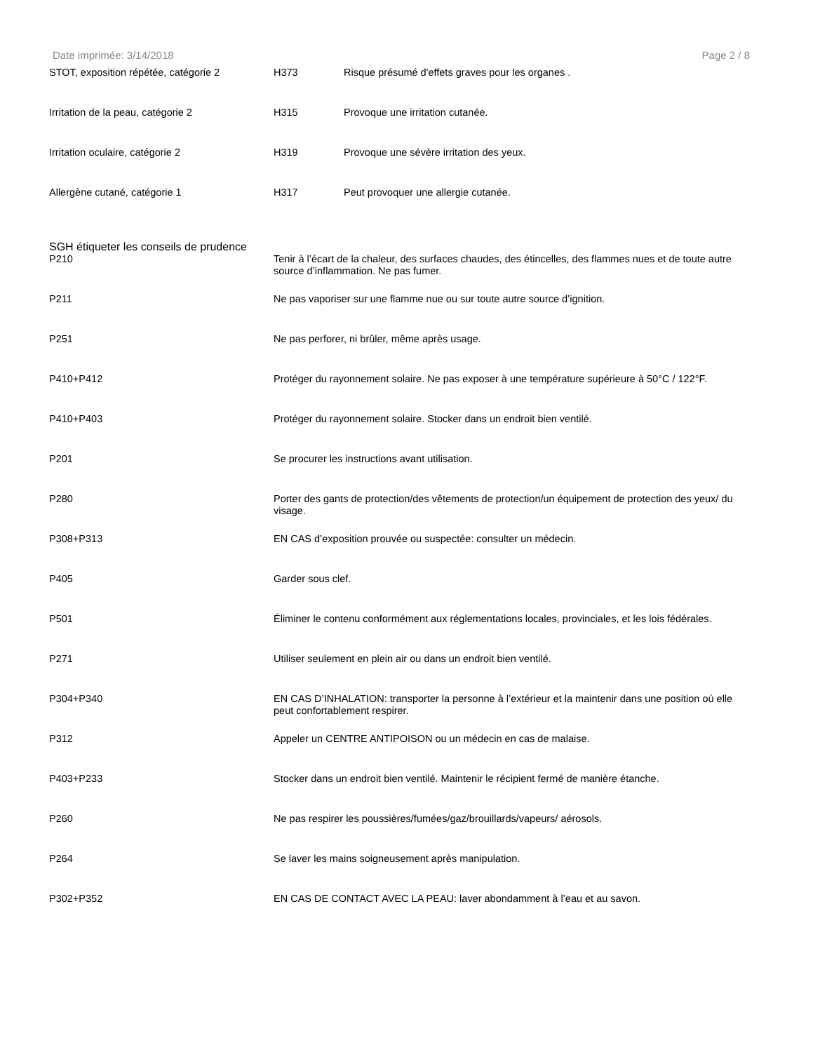Date imprimée: 3/14/2018 Page 2 / 8
| STOT, exposition répétée, catégorie 2 | H373 | Risque présumé d'effets graves pour les organes . |
| Irritation de la peau, catégorie 2 | H315 | Provoque une irritation cutanée. |
| Irritation oculaire, catégorie 2 | H319 | Provoque une sévère irritation des yeux. |
| Allergène cutané, catégorie 1 | H317 | Peut provoquer une allergie cutanée. |
SGH étiqueter les conseils de prudence
| P210 | Tenir à l’écart de la chaleur, des surfaces chaudes, des étincelles, des flammes nues et de toute autre source d’inflammation. Ne pas fumer. |
| P211 | Ne pas vaporiser sur une flamme nue ou sur toute autre source d’ignition. |
| P251 | Ne pas perforer, ni brûler, même après usage. |
| P410+P412 | Protéger du rayonnement solaire. Ne pas exposer à une température supérieure à 50°C / 122°F. |
| P410+P403 | Protéger du rayonnement solaire. Stocker dans un endroit bien ventilé. |
| P201 | Se procurer les instructions avant utilisation. |
| P280 | Porter des gants de protection/des vêtements de protection/un équipement de protection des yeux/ du visage. |
| P308+P313 | EN CAS d’exposition prouvée ou suspectée: consulter un médecin. |
| P405 | Garder sous clef. |
| P501 | Éliminer le contenu conformément aux réglementations locales, provinciales, et les lois fédérales. |
| P271 | Utiliser seulement en plein air ou dans un endroit bien ventilé. |
| P304+P340 | EN CAS D’INHALATION: transporter la personne à l’extérieur et la maintenir dans une position où elle peut confortablement respirer. |
| P312 | Appeler un CENTRE ANTIPOISON ou un médecin en cas de malaise. |
| P403+P233 | Stocker dans un endroit bien ventilé. Maintenir le récipient fermé de manière étanche. |
| P260 | Ne pas respirer les poussières/fumées/gaz/brouillards/vapeurs/ aérosols. |
| P264 | Se laver les mains soigneusement après manipulation. |
| P302+P352 | EN CAS DE CONTACT AVEC LA PEAU: laver abondamment à l’eau et au savon. |